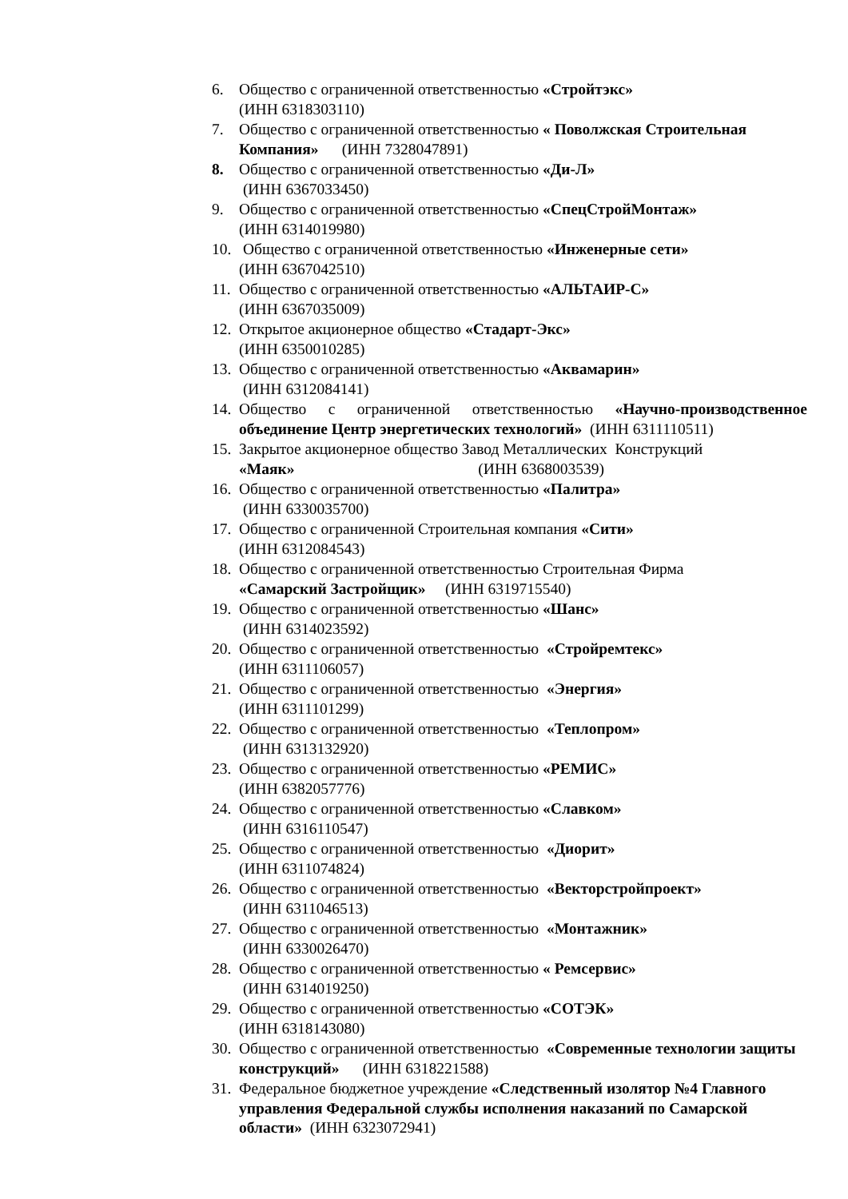6. Общество с ограниченной ответственностью «Стройтэкс»
(ИНН 6318303110)
7. Общество с ограниченной ответственностью « Поволжская Строительная Компания» (ИНН 7328047891)
8. Общество с ограниченной ответственностью «Ди-Л»
(ИНН 6367033450)
9. Общество с ограниченной ответственностью «СпецСтройМонтаж»
(ИНН 6314019980)
10. Общество с ограниченной ответственностью «Инженерные сети»
(ИНН 6367042510)
11. Общество с ограниченной ответственностью «АЛЬТАИР-С»
(ИНН 6367035009)
12. Открытое акционерное общество «Стадарт-Экс»
(ИНН 6350010285)
13. Общество с ограниченной ответственностью «Аквамарин»
(ИНН 6312084141)
14. Общество с ограниченной ответственностью «Научно-производственное объединение Центр энергетических технологий» (ИНН 6311110511)
15. Закрытое акционерное общество Завод Металлических Конструкций
«Маяк» (ИНН 6368003539)
16. Общество с ограниченной ответственностью «Палитра»
(ИНН 6330035700)
17. Общество с ограниченной Строительная компания «Сити»
(ИНН 6312084543)
18. Общество с ограниченной ответственностью Строительная Фирма
«Самарский Застройщик» (ИНН 6319715540)
19. Общество с ограниченной ответственностью «Шанс»
(ИНН 6314023592)
20. Общество с ограниченной ответственностью «Стройремтекс»
(ИНН 6311106057)
21. Общество с ограниченной ответственностью «Энергия»
(ИНН 6311101299)
22. Общество с ограниченной ответственностью «Теплопром»
(ИНН 6313132920)
23. Общество с ограниченной ответственностью «РЕМИС»
(ИНН 6382057776)
24. Общество с ограниченной ответственностью «Славком»
(ИНН 6316110547)
25. Общество с ограниченной ответственностью «Диорит»
(ИНН 6311074824)
26. Общество с ограниченной ответственностью «Векторстройпроект»
(ИНН 6311046513)
27. Общество с ограниченной ответственностью «Монтажник»
(ИНН 6330026470)
28. Общество с ограниченной ответственностью « Ремсервис»
(ИНН 6314019250)
29. Общество с ограниченной ответственностью «СОТЭК»
(ИНН 6318143080)
30. Общество с ограниченной ответственностью «Современные технологии защиты конструкций» (ИНН 6318221588)
31. Федеральное бюджетное учреждение «Следственный изолятор №4 Главного управления Федеральной службы исполнения наказаний по Самарской области» (ИНН 6323072941)